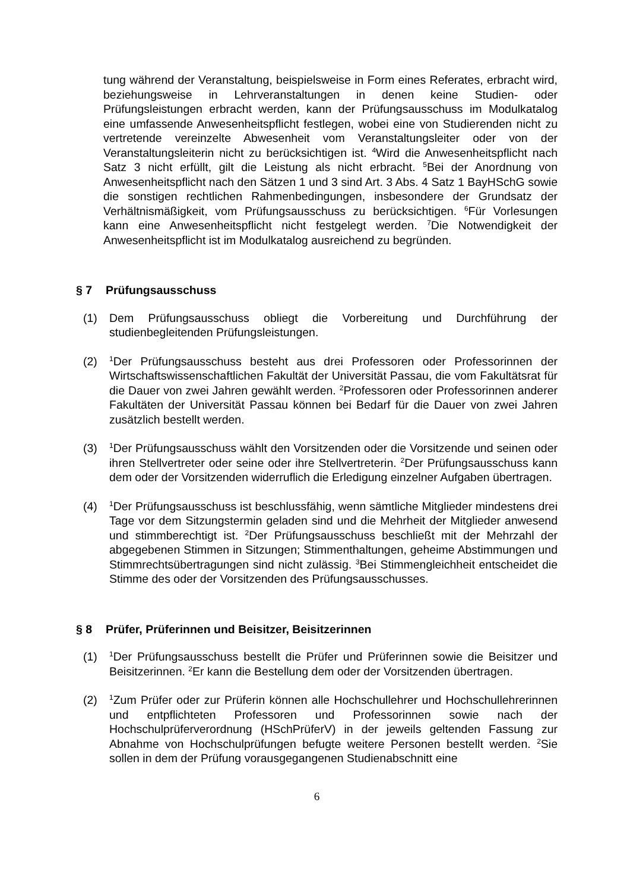tung während der Veranstaltung, beispielsweise in Form eines Referates, erbracht wird, beziehungsweise in Lehrveranstaltungen in denen keine Studien- oder Prüfungsleistungen erbracht werden, kann der Prüfungsausschuss im Modulkatalog eine umfassende Anwesenheitspflicht festlegen, wobei eine von Studierenden nicht zu vertretende vereinzelte Abwesenheit vom Veranstaltungsleiter oder von der Veranstaltungsleiterin nicht zu berücksichtigen ist. <sup>4</sup>Wird die Anwesenheitspflicht nach Satz 3 nicht erfüllt, gilt die Leistung als nicht erbracht. <sup>5</sup>Bei der Anordnung von Anwesenheitspflicht nach den Sätzen 1 und 3 sind Art. 3 Abs. 4 Satz 1 BayHSchG sowie die sonstigen rechtlichen Rahmenbedingungen, insbesondere der Grundsatz der Verhältnismäßigkeit, vom Prüfungsausschuss zu berücksichtigen. <sup>6</sup>Für Vorlesungen kann eine Anwesenheitspflicht nicht festgelegt werden. <sup>7</sup>Die Notwendigkeit der Anwesenheitspflicht ist im Modulkatalog ausreichend zu begründen.
§ 7 Prüfungsausschuss
(1) Dem Prüfungsausschuss obliegt die Vorbereitung und Durchführung der studienbegleitenden Prüfungsleistungen.
(2)
<sup>1</sup> Der Prüfungsausschuss besteht aus drei Professoren oder Professorinnen der Wirtschaftswissenschaftlichen Fakultät der Universität Passau, die vom Fakultätsrat für die Dauer von zwei Jahren gewählt werden. <sup>2</sup>Professoren oder Professorinnen anderer Fakultäten der Universität Passau können bei Bedarf für die Dauer von zwei Jahren zusätzlich bestellt werden.
(3)
<sup>1</sup> Der Prüfungsausschuss wählt den Vorsitzenden oder die Vorsitzende und seinen oder ihren Stellvertreter oder seine oder ihre Stellvertreterin. <sup>2</sup>Der Prüfungsausschuss kann dem oder der Vorsitzenden widerruflich die Erledigung einzelner Aufgaben übertragen.
(4)
<sup>1</sup> Der Prüfungsausschuss ist beschlussfähig, wenn sämtliche Mitglieder mindestens drei Tage vor dem Sitzungstermin geladen sind und die Mehrheit der Mitglieder anwesend und stimmberechtigt ist. <sup>2</sup>Der Prüfungsausschuss beschließt mit der Mehrzahl der abgegebenen Stimmen in Sitzungen; Stimmenthaltungen, geheime Abstimmungen und Stimmrechtsübertragungen sind nicht zulässig. <sup>3</sup>Bei Stimmengleichheit entscheidet die Stimme des oder der Vorsitzenden des Prüfungsausschusses.
§ 8 Prüfer, Prüferinnen und Beisitzer, Beisitzerinnen
(1)
<sup>1</sup> Der Prüfungsausschuss bestellt die Prüfer und Prüferinnen sowie die Beisitzer und Beisitzerinnen. <sup>2</sup>Er kann die Bestellung dem oder der Vorsitzenden übertragen.
(2)
<sup>1</sup> Zum Prüfer oder zur Prüferin können alle Hochschullehrer und Hochschullehrerinnen und entpflichteten Professoren und Professorinnen sowie nach der Hochschulprüferverordnung (HSchPrüferV) in der jeweils geltenden Fassung zur Abnahme von Hochschulprüfungen befugte weitere Personen bestellt werden. <sup>2</sup>Sie sollen in dem der Prüfung vorausgegangenen Studienabschnitt eine
6